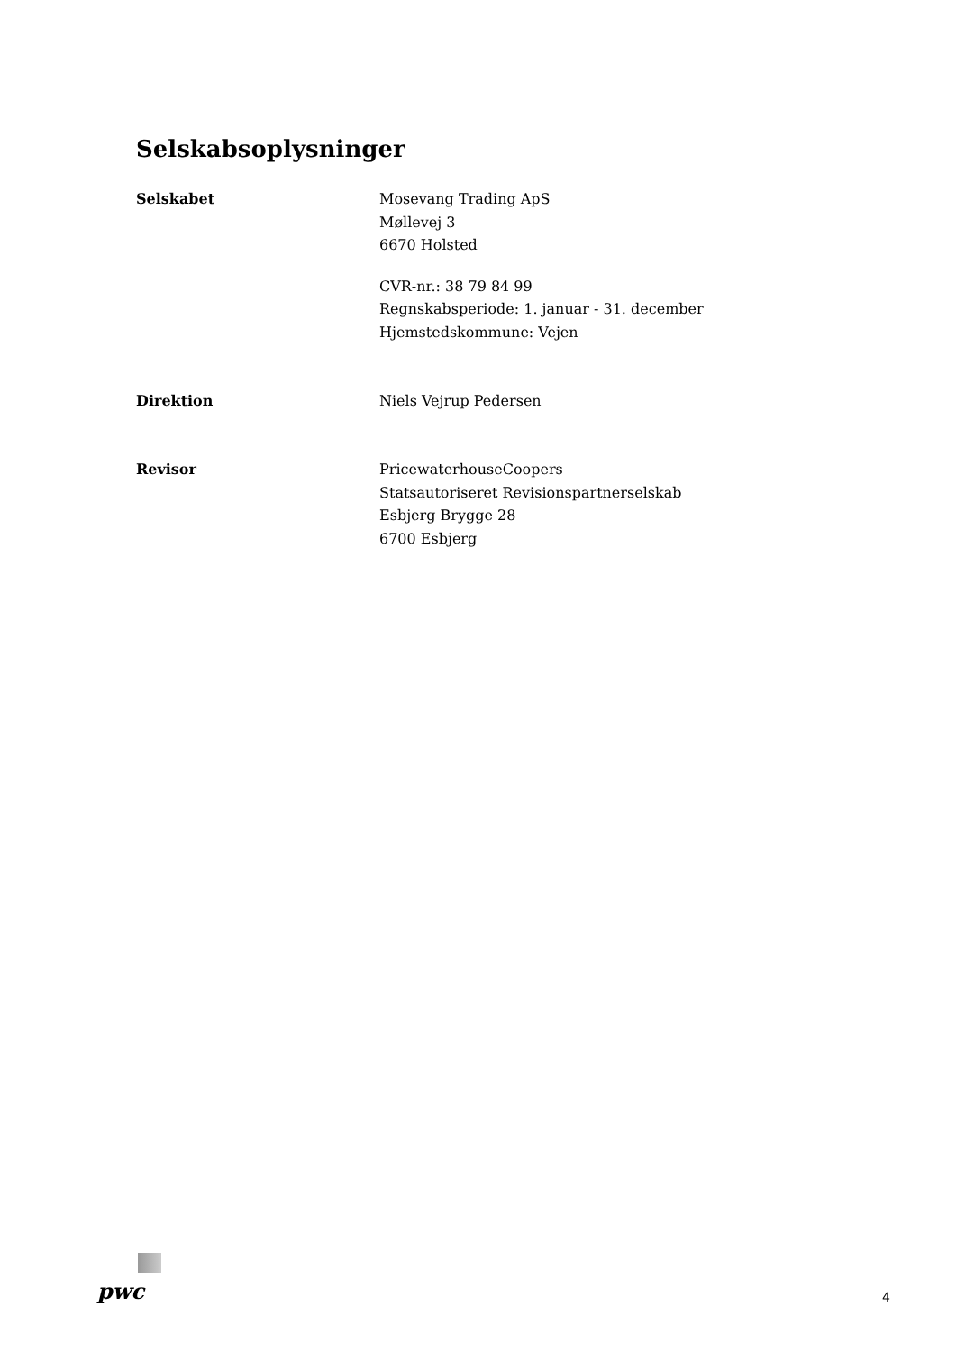Selskabsoplysninger
Selskabet Mosevang Trading ApS
Møllevej 3
6670 Holsted
CVR-nr.: 38 79 84 99
Regnskabsperiode: 1. januar - 31. december
Hjemstedskommune: Vejen
Direktion Niels Vejrup Pedersen
Revisor PricewaterhouseCoopers
Statsautoriseret Revisionspartnerselskab
Esbjerg Brygge 28
6700 Esbjerg
pwc
4